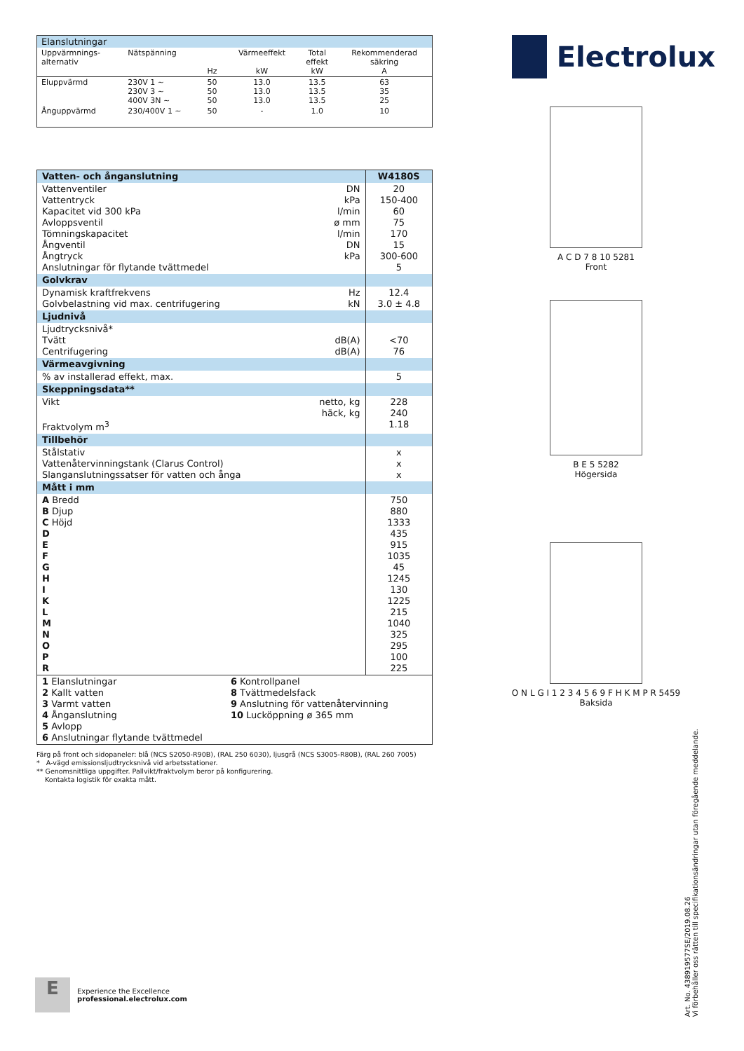| Elanslutningar | | | | | |
| Uppvärmnings- alternativ | Nätspänning | Hz | Värmeeffekt kW | Total effekt kW | Rekommenderad säkring A |
| Eluppvärmd | 230V 1 ~ 230V 3 ~ 400V 3N ~ | 50 50 50 | 13.0 13.0 13.0 | 13.5 13.5 13.5 | 63 35 25 |
| Ånguppvärmd | 230/400V 1 ~ | 50 | - | 1.0 | 10 |
| Vatten- och ånganslutning | | W4180S |
| Vattenventiler Vattentryck Kapacitet vid 300 kPa Avloppsventil Tömningskapacitet Ångventil Ångtryck Anslutningar för flytande tvättmedel | DN kPa l/min ø mm l/min DN kPa | 20 150-400 60 75 170 15 300-600 5 |
| Golvkrav | | |
| Dynamisk kraftfrekvens Golvbelastning vid max. centrifugering | Hz kN | 12.4 3.0 ± 4.8 |
| Ljudnivå | | |
| Ljudtrycksnivå* Tvätt Centrifugering | dB(A) dB(A) | <70 76 |
| Värmeavgivning | | |
| % av installerad effekt, max. | | 5 |
| Skeppningsdata** | | |
| Vikt Fraktvolym m<sup>3</sup> | netto, kg häck, kg | 228 240 1.18 |
| Tillbehör | | |
| Stålstativ Vattenåtervinningstank (Clarus Control) Slanganslutningssatser för vatten och ånga | | x x x |
| Mått i mm | | |
| A Bredd B Djup C Höjd D E F G H I K L M N O P R | | 750 880 1333 435 915 1035 45 1245 130 1225 215 1040 325 295 100 225 |
| 1 Elanslutningar 2 Kallt vatten 3 Varmt vatten 4 Ånganslutning 5 Avlopp 6 Anslutningar flytande tvättmedel 6 Kontrollpanel 8 Tvättmedelsfack 9 Anslutning för vattenåtervinning 10 Lucköppning ø 365 mm | | |
Färg på front och sidopaneler: blå (NCS S2050-R90B), (RAL 250 6030), ljusgrå (NCS S3005-R80B), (RAL 260 7005)
* A-vägd emissionsljudtrycksnivå vid arbetsstationer.
** Genomsnittliga uppgifter. Pallvikt/fraktvolym beror på konfigurering.
Kontakta logistik för exakta mått.
Electrolux
A C D 7 8 10 5281
Front
B E 5 5282
Högersida
O N L G I 1 2 3 4 5 6 9 F H K M P R 5459
Baksida
E
Experience the Excellence
professional.electrolux.com
Art. No. 438919577SE/2019.08.26
Vi förbehåller oss rätten till specifikationsändringar utan föregående meddelande.